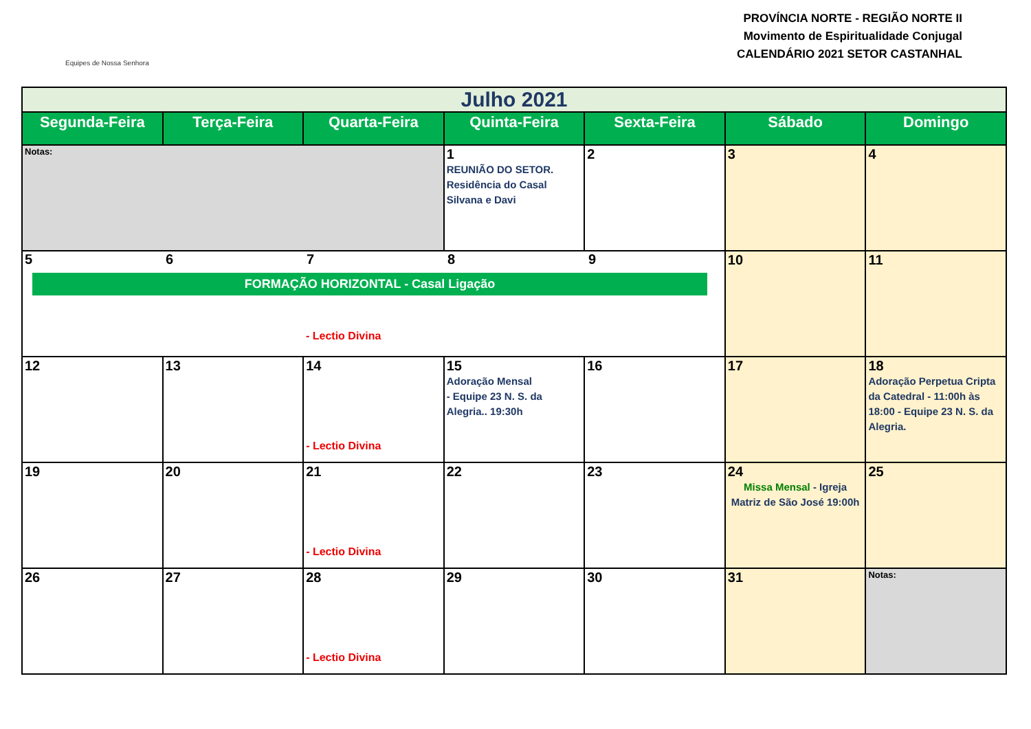Equipes de Nossa Senhora
PROVÍNCIA NORTE - REGIÃO NORTE II
Movimento de Espiritualidade Conjugal
CALENDÁRIO 2021 SETOR CASTANHAL
| Julho 2021 | | | | | | |
| Segunda-Feira | Terça-Feira | Quarta-Feira | Quinta-Feira | Sexta-Feira | Sábado | Domingo |
| Notas: | | | 1 REUNIÃO DO SETOR. Residência do Casal Silvana e Davi | 2 | 3 | 4 |
| 5 6 7 8 9 FORMAÇÃO HORIZONTAL - Casal Ligação - Lectio Divina | | | | | 10 | 11 |
| 12 | 13 | 14 - Lectio Divina | 15 Adoração Mensal - Equipe 23 N. S. da Alegria.. 19:30h | 16 | 17 | 18 Adoração Perpetua Cripta da Catedral - 11:00h às 18:00 - Equipe 23 N. S. da Alegria. |
| 19 | 20 | 21 - Lectio Divina | 22 | 23 | 24 Missa Mensal - Igreja Matriz de São José 19:00h | 25 |
| 26 | 27 | 28 - Lectio Divina | 29 | 30 | 31 | Notas: |